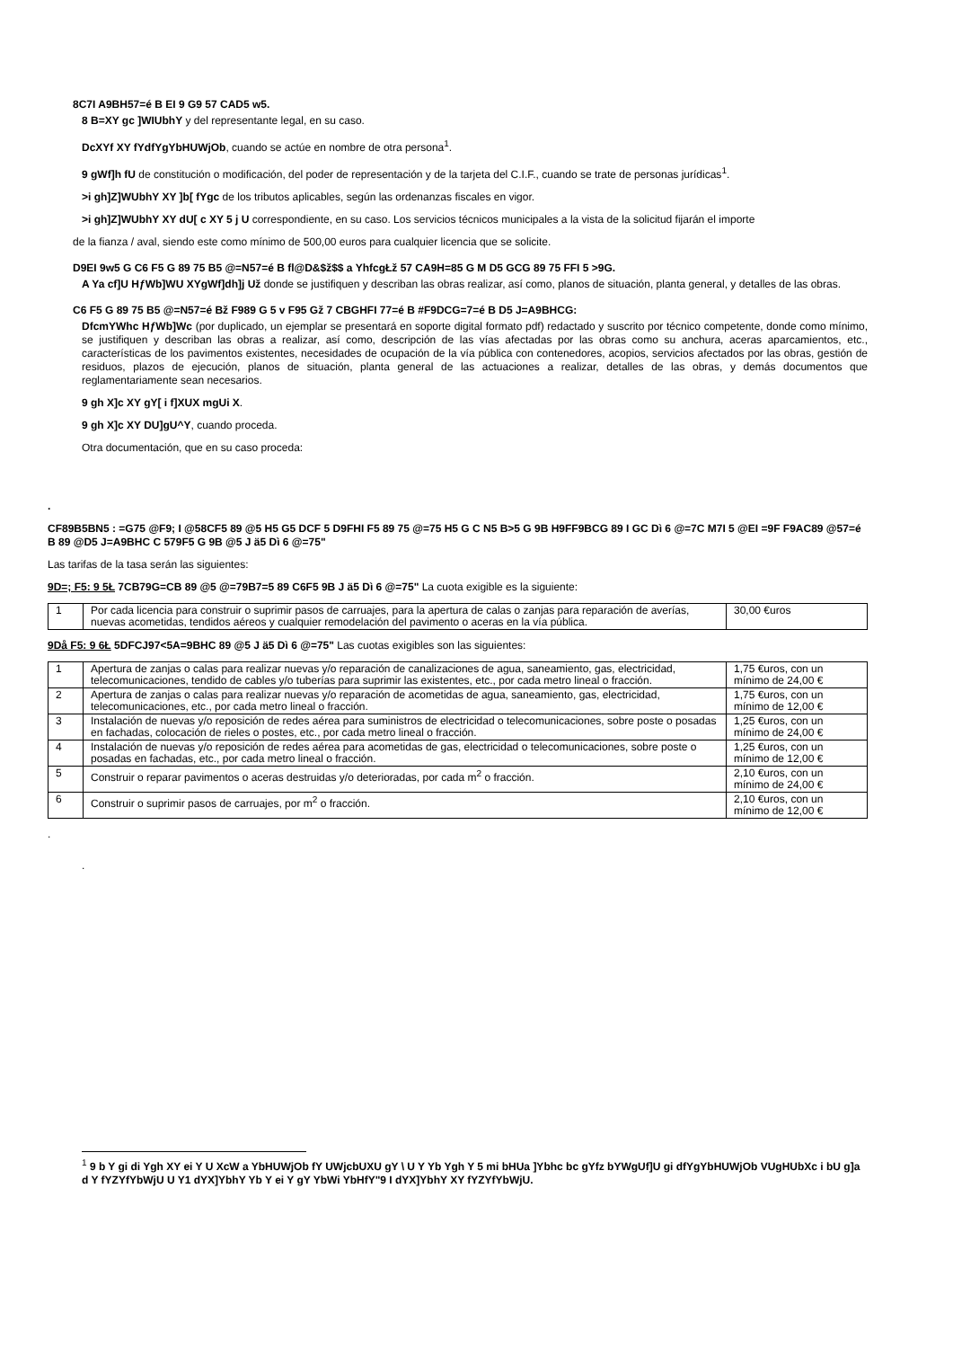8C7I A9BH57=é B EI 9 G9 57 CAD5 w5.
8 B=XY gc ]WIUbhY y del representante legal, en su caso.
DcXYf XY fYdfYgYbHUWjOb, cuando se actúe en nombre de otra persona<sup>1</sup>.
9 gWf]h fU de constitución o modificación, del poder de representación y de la tarjeta del C.I.F., cuando se trate de personas jurídicas<sup>1</sup>.
>i gh]Z]WUbhY XY ]b[ fYgc de los tributos aplicables, según las ordenanzas fiscales en vigor.
>i gh]Z]WUbhY XY dU[ c XY 5 j U correspondiente, en su caso. Los servicios técnicos municipales a la vista de la solicitud fijarán el importe
de la fianza / aval, siendo este como mínimo de 500,00 euros para cualquier licencia que se solicite.
D9EI 9w5 G C6 F5 G 89 75 B5 @=N57=é B fl@D&$ž$$ a YhfcgŁž 57 CA9H=85 G M D5 GCG 89 75 FFI 5 >9G.
A Ya cf]U HƒWb]WU XYgWf]dh]j Už donde se justifiquen y describan las obras realizar, así como, planos de situación, planta general, y detalles de las obras.
C6 F5 G 89 75 B5 @=N57=é Bž F989 G 5 v F95 Gž 7 CBGHFI 77=é B #F9DCG=7=é B D5 J=A9BHCG:
DfcmYWhc HƒWb]Wc (por duplicado, un ejemplar se presentará en soporte digital formato pdf) redactado y suscrito por técnico competente, donde como mínimo, se justifiquen y describan las obras a realizar, así como, descripción de las vías afectadas por las obras como su anchura, aceras aparcamientos, etc., características de los pavimentos existentes, necesidades de ocupación de la vía pública con contenedores, acopios, servicios afectados por las obras, gestión de residuos, plazos de ejecución, planos de situación, planta general de las actuaciones a realizar, detalles de las obras, y demás documentos que reglamentariamente sean necesarios.
9 gh X]c XY gY[ i f]XUX mgUi X.
9 gh X]c XY DU]gU^Y, cuando proceda.
Otra documentación, que en su caso proceda:
.
CF89B5BN5 : =G75 @F9; I @58CF5 89 @5 H5 G5 DCF 5 D9FHI F5 89 75 @=75 H5 G C N5 B>5 G 9B H9FF9BCG 89 I GC Dì 6 @=7C M7I 5 @EI =9F F9AC89 @57=é B 89 @D5 J=A9BHC C 579F5 G 9B @5 J ä5 Dì 6 @=75"
Las tarifas de la tasa serán las siguientes:
9D=; F5: 9 5Ł 7CB79G=CB 89 @5 @=79B7=5 89 C6F5 9B J ä5 Dì 6 @=75" La cuota exigible es la siguiente:
| 1 | Por cada licencia para construir o suprimir pasos de carruajes, para la apertura de calas o zanjas para reparación de averías, nuevas acometidas, tendidos aéreos y cualquier remodelación del pavimento o aceras en la vía pública. | 30,00 €uros |
9Då F5: 9 6Ł 5DFCJ97<5A=9BHC 89 @5 J ä5 Dì 6 @=75" Las cuotas exigibles son las siguientes:
| 1 | Apertura de zanjas o calas para realizar nuevas y/o reparación de canalizaciones de agua, saneamiento, gas, electricidad, telecomunicaciones, tendido de cables y/o tuberías para suprimir las existentes, etc., por cada metro lineal o fracción. | 1,75 €uros, con un mínimo de 24,00 € |
| 2 | Apertura de zanjas o calas para realizar nuevas y/o reparación de acometidas de agua, saneamiento, gas, electricidad, telecomunicaciones, etc., por cada metro lineal o fracción. | 1,75 €uros, con un mínimo de 12,00 € |
| 3 | Instalación de nuevas y/o reposición de redes aérea para suministros de electricidad o telecomunicaciones, sobre poste o posadas en fachadas, colocación de rieles o postes, etc., por cada metro lineal o fracción. | 1,25 €uros, con un mínimo de 24,00 € |
| 4 | Instalación de nuevas y/o reposición de redes aérea para acometidas de gas, electricidad o telecomunicaciones, sobre poste o posadas en fachadas, etc., por cada metro lineal o fracción. | 1,25 €uros, con un mínimo de 12,00 € |
| 5 | Construir o reparar pavimentos o aceras destruidas y/o deterioradas, por cada m<sup>2</sup> o fracción. | 2,10 €uros, con un mínimo de 24,00 € |
| 6 | Construir o suprimir pasos de carruajes, por m<sup>2</sup> o fracción. | 2,10 €uros, con un mínimo de 12,00 € |
.
.
<sup>1</sup> 9 b Y gi di Ygh XY ei Y U XcW a YbHUWjOb fY UWjcbUXU gY \ U Y Yb Ygh Y 5 mi bHUa ]Ybhc bc gYfz bYWgUf]U gi dfYgYbHUWjOb VUgHUbXc i bU g]a d Y fYZYfYbWjU U Y1 dYX]YbhY Yb Y ei Y gY YbWi YbHfY"9 I dYX]YbhY XY fYZYfYbWjU.